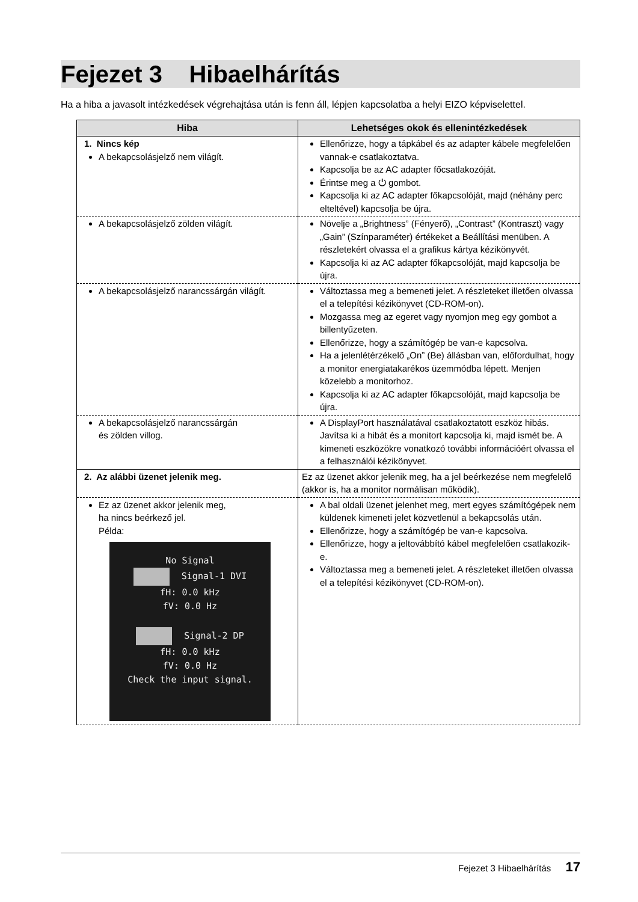Fejezet 3 Hibaelhárítás
Ha a hiba a javasolt intézkedések végrehajtása után is fenn áll, lépjen kapcsolatba a helyi EIZO képviselettel.
| Hiba | Lehetséges okok és ellenintézkedések |
| --- | --- |
| 1. Nincs kép A bekapcsolásjelző nem világít. | Ellenőrizze, hogy a tápkábel és az adapter kábele megfelelően vannak-e csatlakoztatva. Kapcsolja be az AC adapter főcsatlakozóját. Érintse meg a ⏻ gombot. Kapcsolja ki az AC adapter főkapcsolóját, majd (néhány perc elteltével) kapcsolja be újra. |
| A bekapcsolásjelző zölden világít. | Növelje a „Brightness” (Fényerő), „Contrast” (Kontraszt) vagy „Gain” (Színparaméter) értékeket a Beállítási menüben. A részletekért olvassa el a grafikus kártya kézikönyvét. Kapcsolja ki az AC adapter főkapcsolóját, majd kapcsolja be újra. |
| A bekapcsolásjelző narancssárgán világít. | Változtassa meg a bemeneti jelet. A részleteket illetően olvassa el a telepítési kézikönyvet (CD-ROM-on). Mozgassa meg az egeret vagy nyomjon meg egy gombot a billentyűzeten. Ellenőrizze, hogy a számítógép be van-e kapcsolva. Ha a jelenlétérzékelő „On” (Be) állásban van, előfordulhat, hogy a monitor energiatakarékos üzemmódba lépett. Menjen közelebb a monitorhoz. Kapcsolja ki az AC adapter főkapcsolóját, majd kapcsolja be újra. |
| A bekapcsolásjelző narancssárgán és zölden villog. | A DisplayPort használatával csatlakoztatott eszköz hibás. Javítsa ki a hibát és a monitort kapcsolja ki, majd ismét be. A kimeneti eszközökre vonatkozó további információért olvassa el a felhasználói kézikönyvet. |
| 2. Az alábbi üzenet jelenik meg. | Ez az üzenet akkor jelenik meg, ha a jel beérkezése nem megfelelő (akkor is, ha a monitor normálisan működik). |
| Ez az üzenet akkor jelenik meg, ha nincs beérkező jel. Példa: No Signal Signal-1 DVI fH: 0.0 kHz fV: 0.0 Hz Signal-2 DP fH: 0.0 kHz fV: 0.0 Hz Check the input signal. | A bal oldali üzenet jelenhet meg, mert egyes számítógépek nem küldenek kimeneti jelet közvetlenül a bekapcsolás után. Ellenőrizze, hogy a számítógép be van-e kapcsolva. Ellenőrizze, hogy a jeltovábbító kábel megfelelően csatlakozik-e. Változtassa meg a bemeneti jelet. A részleteket illetően olvassa el a telepítési kézikönyvet (CD-ROM-on). |
Fejezet 3 Hibaelhárítás 17